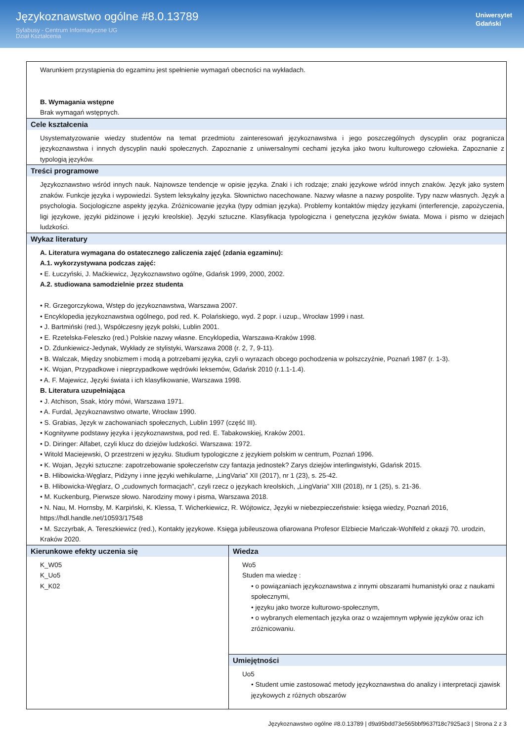Językoznawstwo ogólne #8.0.13789
Sylabusy - Centrum Informatyczne UG
Dział Kształcenia
Uniwersytet
Gdański
| Warunkiem przystąpienia do egzaminu jest spełnienie wymagań obecności na wykładach. B. Wymagania wstępne Brak wymagań wstępnych. | |
| Cele kształcenia Usystematyzowanie wiedzy studentów na temat przedmiotu zainteresowań językoznawstwa i jego poszczególnych dyscyplin oraz pogranicza językoznawstwa i innych dyscyplin nauki społecznych. Zapoznanie z uniwersalnymi cechami języka jako tworu kulturowego człowieka. Zapoznanie z typologią języków. | |
| Treści programowe Językoznawstwo wśród innych nauk. Najnowsze tendencje w opisie języka. Znaki i ich rodzaje; znaki językowe wśród innych znaków. Język jako system znaków. Funkcje języka i wypowiedzi. System leksykalny języka. Słownictwo nacechowane. Nazwy własne a nazwy pospolite. Typy nazw własnych. Język a psychologia. Socjologiczne aspekty języka. Zróżnicowanie języka (typy odmian języka). Problemy kontaktów między językami (interferencje, zapożyczenia, ligi językowe, języki pidżinowe i języki kreolskie). Języki sztuczne. Klasyfikacja typologiczna i genetyczna języków świata. Mowa i pismo w dziejach ludzkości. | |
| Wykaz literatury A. Literatura wymagana do ostatecznego zaliczenia zajęć (zdania egzaminu): A.1. wykorzystywana podczas zajęć: • E. Łuczyński, J. Maćkiewicz, Językoznawstwo ogólne, Gdańsk 1999, 2000, 2002. A.2. studiowana samodzielnie przez studenta • R. Grzegorczykowa, Wstęp do językoznawstwa, Warszawa 2007. • Encyklopedia językoznawstwa ogólnego, pod red. K. Polańskiego, wyd. 2 popr. i uzup., Wrocław 1999 i nast. • J. Bartmiński (red.), Współczesny język polski, Lublin 2001. • E. Rzetelska-Feleszko (red.) Polskie nazwy własne. Encyklopedia, Warszawa-Kraków 1998. • D. Zdunkiewicz-Jedynak, Wykłady ze stylistyki, Warszawa 2008 (r. 2, 7, 9-11). • B. Walczak, Między snobizmem i modą a potrzebami języka, czyli o wyrazach obcego pochodzenia w polszczyźnie, Poznań 1987 (r. 1-3). • K. Wojan, Przypadkowe i nieprzypadkowe wędrówki leksemów, Gdańsk 2010 (r.1.1-1.4). • A. F. Majewicz, Języki świata i ich klasyfikowanie, Warszawa 1998. B. Literatura uzupełniająca • J. Atchison, Ssak, który mówi, Warszawa 1971. • A. Furdal, Językoznawstwo otwarte, Wrocław 1990. • S. Grabias, Język w zachowaniach społecznych, Lublin 1997 (część III). • Kognitywne podstawy języka i językoznawstwa, pod red. E. Tabakowskiej, Kraków 2001. • D. Diringer: Alfabet, czyli klucz do dziejów ludzkości. Warszawa: 1972. • Witold Maciejewski, O przestrzeni w języku. Studium typologiczne z językiem polskim w centrum, Poznań 1996. • K. Wojan, Języki sztuczne: zapotrzebowanie społeczeństw czy fantazja jednostek? Zarys dziejów interlingwistyki, Gdańsk 2015. • B. Hlibowicka-Węglarz, Pidżyny i inne języki wehikularne, „LingVaria” XII (2017), nr 1 (23), s. 25-42. • B. Hlibowicka-Węglarz, O „cudownych formacjach”, czyli rzecz o językach kreolskich, „LingVaria” XIII (2018), nr 1 (25), s. 21-36. • M. Kuckenburg, Pierwsze słowo. Narodziny mowy i pisma, Warszawa 2018. • N. Nau, M. Hornsby, M. Karpiński, K. Klessa, T. Wicherkiewicz, R. Wójtowicz, Języki w niebezpieczeństwie: księga wiedzy, Poznań 2016, https://hdl.handle.net/10593/17548 • M. Szczyrbak, A. Tereszkiewicz (red.), Kontakty językowe. Księga jubileuszowa ofiarowana Profesor Elżbiecie Mańczak-Wohlfeld z okazji 70. urodzin, Kraków 2020. | |
| Kierunkowe efekty uczenia się K_W05 K_Uo5 K_K02 | Wiedza Wo5 Studen ma wiedzę : • o powiązaniach językoznawstwa z innymi obszarami humanistyki oraz z naukami społecznymi, • języku jako tworze kulturowo-społecznym, • o wybranych elementach języka oraz o wzajemnym wpływie języków oraz ich zróżnicowaniu. |
| | Umiejętności Uo5 • Student umie zastosować metody językoznawstwa do analizy i interpretacji zjawisk językowych z różnych obszarów |
Językoznawstwo ogólne #8.0.13789 | d9a95bdd73e565bbf9637f18c7925ac3 | Strona 2 z 3